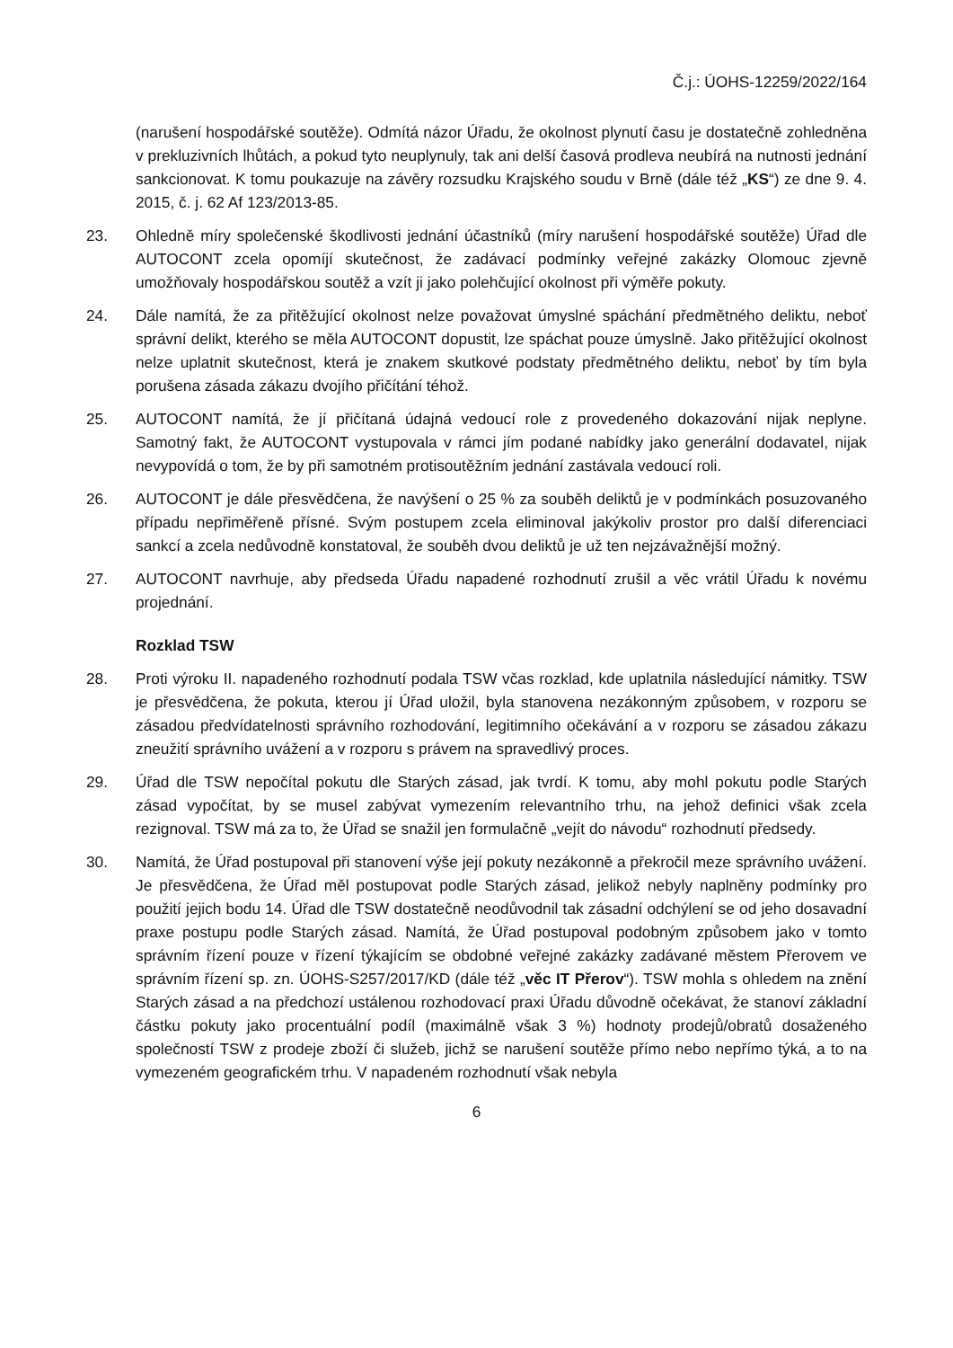Č.j.: ÚOHS-12259/2022/164
(narušení hospodářské soutěže). Odmítá názor Úřadu, že okolnost plynutí času je dostatečně zohledněna v prekluzivních lhůtách, a pokud tyto neuplynuly, tak ani delší časová prodleva neubírá na nutnosti jednání sankcionovat. K tomu poukazuje na závěry rozsudku Krajského soudu v Brně (dále též „KS“) ze dne 9. 4. 2015, č. j. 62 Af 123/2013-85.
23. Ohledně míry společenské škodlivosti jednání účastníků (míry narušení hospodářské soutěže) Úřad dle AUTOCONT zcela opomíjí skutečnost, že zadávací podmínky veřejné zakázky Olomouc zjevně umožňovaly hospodářskou soutěž a vzít ji jako polehčující okolnost při výměře pokuty.
24. Dále namítá, že za přitěžující okolnost nelze považovat úmyslné spáchání předmětného deliktu, neboť správní delikt, kterého se měla AUTOCONT dopustit, lze spáchat pouze úmyslně. Jako přitěžující okolnost nelze uplatnit skutečnost, která je znakem skutkové podstaty předmětného deliktu, neboť by tím byla porušena zásada zákazu dvojího přičítání téhož.
25. AUTOCONT namítá, že jí přičítaná údajná vedoucí role z provedeného dokazování nijak neplyne. Samotný fakt, že AUTOCONT vystupovala v rámci jím podané nabídky jako generální dodavatel, nijak nevypovídá o tom, že by při samotném protisoutěžním jednání zastávala vedoucí roli.
26. AUTOCONT je dále přesvědčena, že navýšení o 25 % za souběh deliktů je v podmínkách posuzovaného případu nepřiměřeně přísné. Svým postupem zcela eliminoval jakýkoliv prostor pro další diferenciaci sankcí a zcela nedůvodně konstatoval, že souběh dvou deliktů je už ten nejzávažnější možný.
27. AUTOCONT navrhuje, aby předseda Úřadu napadené rozhodnutí zrušil a věc vrátil Úřadu k novému projednání.
Rozklad TSW
28. Proti výroku II. napadeného rozhodnutí podala TSW včas rozklad, kde uplatnila následující námitky. TSW je přesvědčena, že pokuta, kterou jí Úřad uložil, byla stanovena nezákonným způsobem, v rozporu se zásadou předvídatelnosti správního rozhodování, legitimního očekávání a v rozporu se zásadou zákazu zneužití správního uvážení a v rozporu s právem na spravedlivý proces.
29. Úřad dle TSW nepočítal pokutu dle Starých zásad, jak tvrdí. K tomu, aby mohl pokutu podle Starých zásad vypočítat, by se musel zabývat vymezením relevantního trhu, na jehož definici však zcela rezignoval. TSW má za to, že Úřad se snažil jen formulačně „vejít do návodu“ rozhodnutí předsedy.
30. Namítá, že Úřad postupoval při stanovení výše její pokuty nezákonně a překročil meze správního uvážení. Je přesvědčena, že Úřad měl postupovat podle Starých zásad, jelikož nebyly naplněny podmínky pro použití jejich bodu 14. Úřad dle TSW dostatečně neodůvodnil tak zásadní odchýlení se od jeho dosavadní praxe postupu podle Starých zásad. Namítá, že Úřad postupoval podobným způsobem jako v tomto správním řízení pouze v řízení týkajícím se obdobné veřejné zakázky zadávané městem Přerovem ve správním řízení sp. zn. ÚOHS-S257/2017/KD (dále též „věc IT Přerov“). TSW mohla s ohledem na znění Starých zásad a na předchozí ustálenou rozhodovací praxi Úřadu důvodně očekávat, že stanoví základní částku pokuty jako procentuální podíl (maximálně však 3 %) hodnoty prodejů/obratů dosaženého společností TSW z prodeje zboží či služeb, jichž se narušení soutěže přímo nebo nepřímo týká, a to na vymezeném geografickém trhu. V napadeném rozhodnutí však nebyla
6